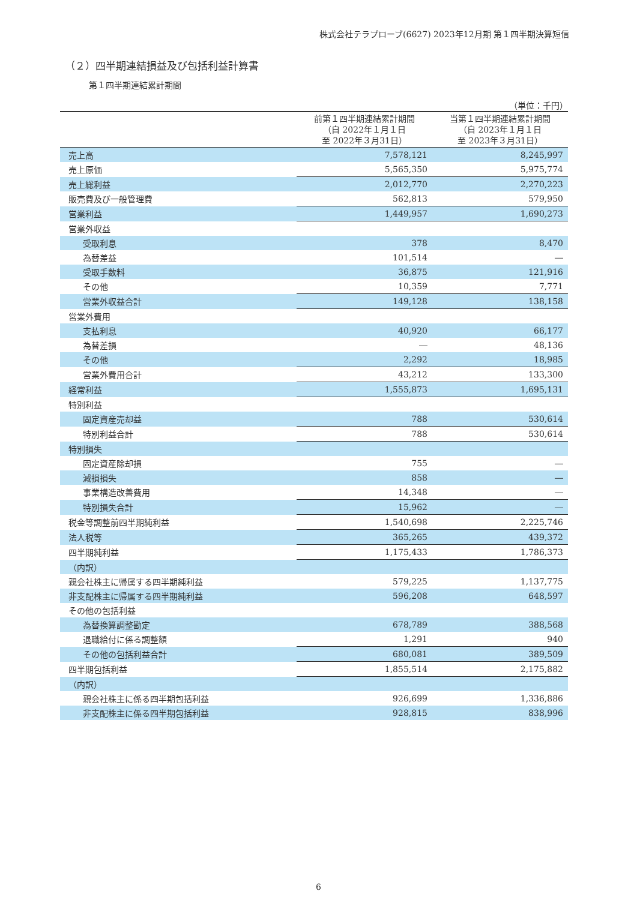株式会社テラプローブ(6627) 2023年12月期 第１四半期決算短信
（２）四半期連結損益及び包括利益計算書
第１四半期連結累計期間
（単位：千円）
| | 前第１四半期連結累計期間 （自 2022年１月１日 至 2022年３月31日） | 当第１四半期連結累計期間 （自 2023年１月１日 至 2023年３月31日） |
| --- | --- | --- |
| 売上高 | 7,578,121 | 8,245,997 |
| 売上原価 | 5,565,350 | 5,975,774 |
| 売上総利益 | 2,012,770 | 2,270,223 |
| 販売費及び一般管理費 | 562,813 | 579,950 |
| 営業利益 | 1,449,957 | 1,690,273 |
| 営業外収益 | | |
| 受取利息 | 378 | 8,470 |
| 為替差益 | 101,514 | ― |
| 受取手数料 | 36,875 | 121,916 |
| その他 | 10,359 | 7,771 |
| 営業外収益合計 | 149,128 | 138,158 |
| 営業外費用 | | |
| 支払利息 | 40,920 | 66,177 |
| 為替差損 | ― | 48,136 |
| その他 | 2,292 | 18,985 |
| 営業外費用合計 | 43,212 | 133,300 |
| 経常利益 | 1,555,873 | 1,695,131 |
| 特別利益 | | |
| 固定資産売却益 | 788 | 530,614 |
| 特別利益合計 | 788 | 530,614 |
| 特別損失 | | |
| 固定資産除却損 | 755 | ― |
| 減損損失 | 858 | ― |
| 事業構造改善費用 | 14,348 | ― |
| 特別損失合計 | 15,962 | ― |
| 税金等調整前四半期純利益 | 1,540,698 | 2,225,746 |
| 法人税等 | 365,265 | 439,372 |
| 四半期純利益 | 1,175,433 | 1,786,373 |
| （内訳） | | |
| 親会社株主に帰属する四半期純利益 | 579,225 | 1,137,775 |
| 非支配株主に帰属する四半期純利益 | 596,208 | 648,597 |
| その他の包括利益 | | |
| 為替換算調整勘定 | 678,789 | 388,568 |
| 退職給付に係る調整額 | 1,291 | 940 |
| その他の包括利益合計 | 680,081 | 389,509 |
| 四半期包括利益 | 1,855,514 | 2,175,882 |
| （内訳） | | |
| 親会社株主に係る四半期包括利益 | 926,699 | 1,336,886 |
| 非支配株主に係る四半期包括利益 | 928,815 | 838,996 |
6